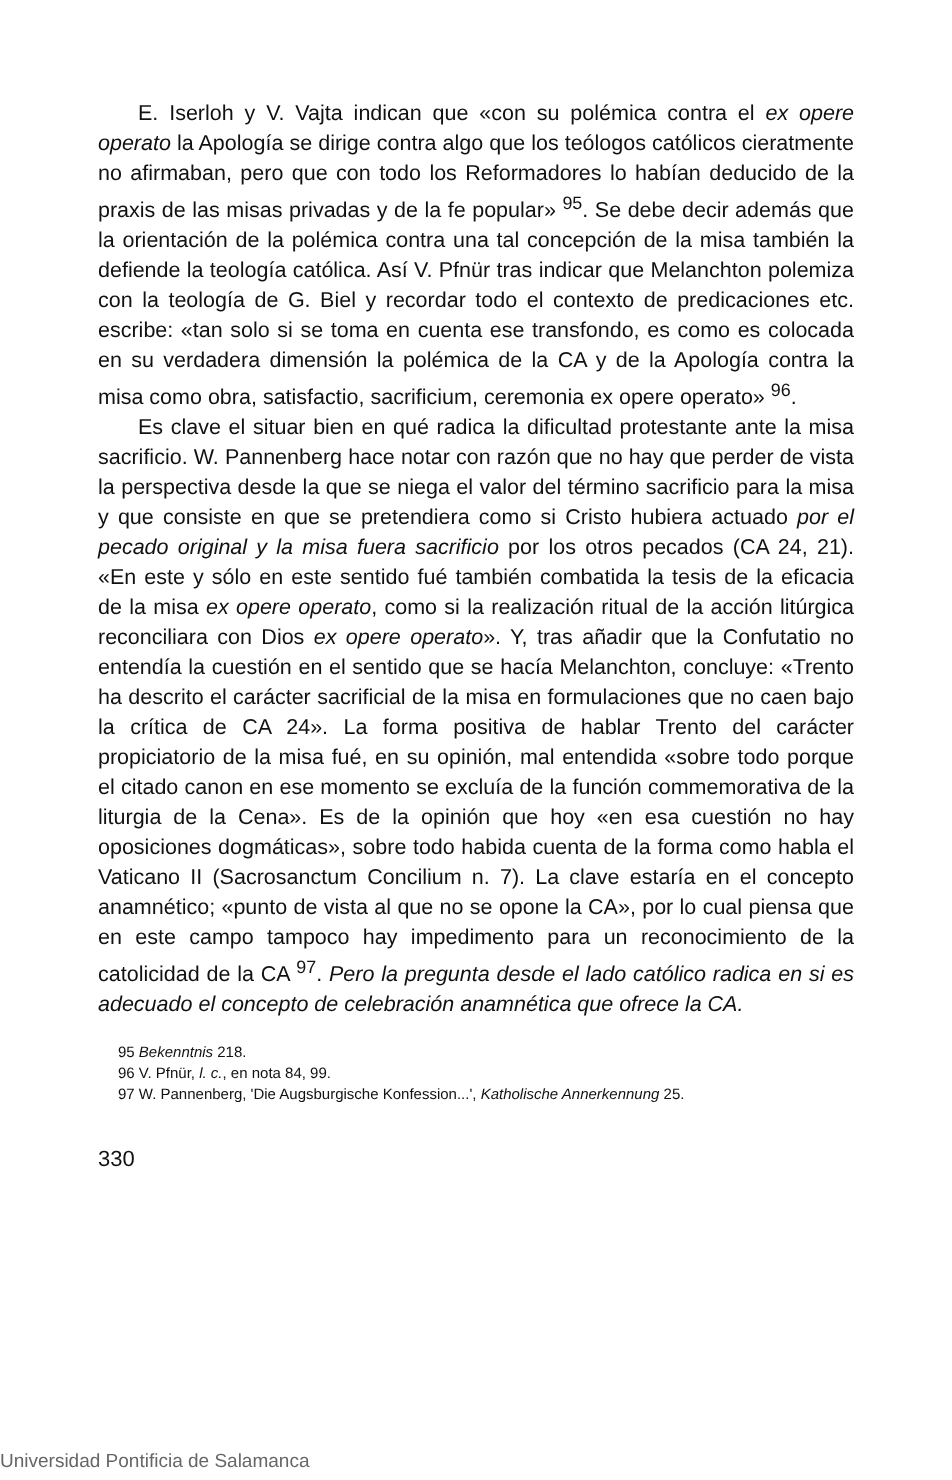E. Iserloh y V. Vajta indican que «con su polémica contra el ex opere operato la Apología se dirige contra algo que los teólogos católicos cieratmente no afirmaban, pero que con todo los Reformadores lo habían deducido de la praxis de las misas privadas y de la fe popular» <sup>95</sup>. Se debe decir además que la orientación de la polémica contra una tal concepción de la misa también la defiende la teología católica. Así V. Pfnür tras indicar que Melanchton polemiza con la teología de G. Biel y recordar todo el contexto de predicaciones etc. escribe: «tan solo si se toma en cuenta ese transfondo, es como es colocada en su verdadera dimensión la polémica de la CA y de la Apología contra la misa como obra, satisfactio, sacrificium, ceremonia ex opere operato» <sup>96</sup>.
Es clave el situar bien en qué radica la dificultad protestante ante la misa sacrificio. W. Pannenberg hace notar con razón que no hay que perder de vista la perspectiva desde la que se niega el valor del término sacrificio para la misa y que consiste en que se pretendiera como si Cristo hubiera actuado por el pecado original y la misa fuera sacrificio por los otros pecados (CA 24, 21). «En este y sólo en este sentido fué también combatida la tesis de la eficacia de la misa ex opere operato, como si la realización ritual de la acción litúrgica reconciliara con Dios ex opere operato». Y, tras añadir que la Confutatio no entendía la cuestión en el sentido que se hacía Melanchton, concluye: «Trento ha descrito el carácter sacrificial de la misa en formulaciones que no caen bajo la crítica de CA 24». La forma positiva de hablar Trento del carácter propiciatorio de la misa fué, en su opinión, mal entendida «sobre todo porque el citado canon en ese momento se excluía de la función commemorativa de la liturgia de la Cena». Es de la opinión que hoy «en esa cuestión no hay oposiciones dogmáticas», sobre todo habida cuenta de la forma como habla el Vaticano II (Sacrosanctum Concilium n. 7). La clave estaría en el concepto anamnético; «punto de vista al que no se opone la CA», por lo cual piensa que en este campo tampoco hay impedimento para un reconocimiento de la catolicidad de la CA <sup>97</sup>. Pero la pregunta desde el lado católico radica en si es adecuado el concepto de celebración anamnética que ofrece la CA.
95 Bekenntnis 218.
96 V. Pfnür, l. c., en nota 84, 99.
97 W. Pannenberg, 'Die Augsburgische Konfession...', Katholische Annerkennung 25.
330
Universidad Pontificia de Salamanca